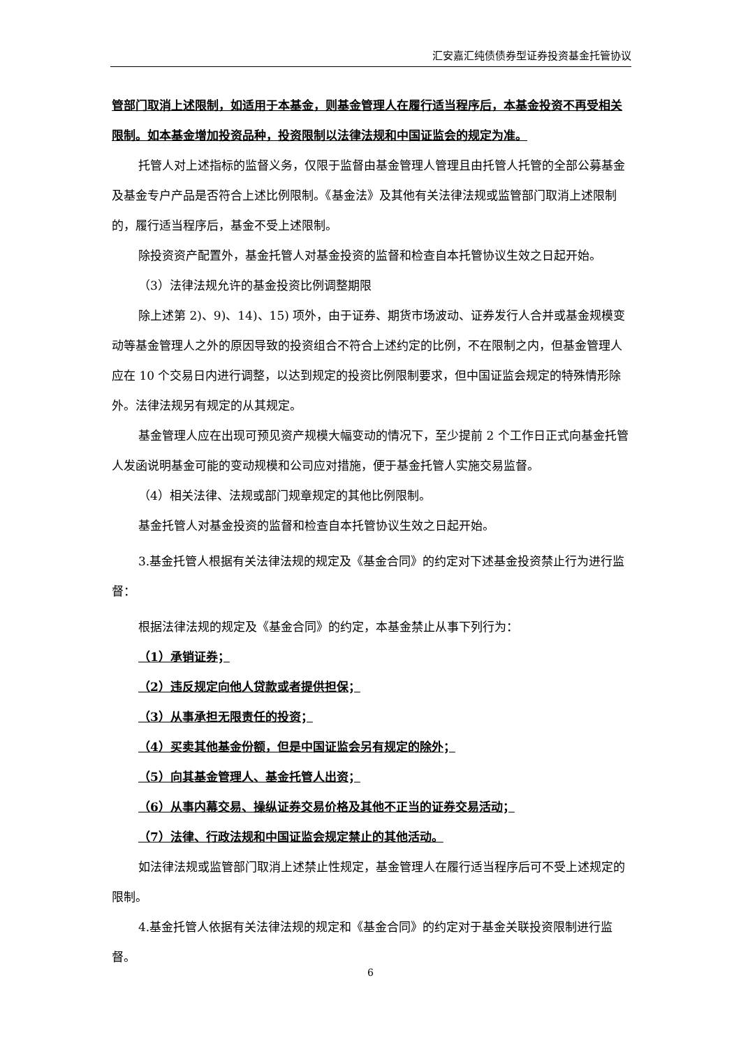汇安嘉汇纯债债券型证券投资基金托管协议
管部门取消上述限制，如适用于本基金，则基金管理人在履行适当程序后，本基金投资不再受相关限制。如本基金增加投资品种，投资限制以法律法规和中国证监会的规定为准。
托管人对上述指标的监督义务，仅限于监督由基金管理人管理且由托管人托管的全部公募基金及基金专户产品是否符合上述比例限制。《基金法》及其他有关法律法规或监管部门取消上述限制的，履行适当程序后，基金不受上述限制。
除投资资产配置外，基金托管人对基金投资的监督和检查自本托管协议生效之日起开始。
（3）法律法规允许的基金投资比例调整期限
除上述第 2)、9)、14)、15) 项外，由于证券、期货市场波动、证券发行人合并或基金规模变动等基金管理人之外的原因导致的投资组合不符合上述约定的比例，不在限制之内，但基金管理人应在 10 个交易日内进行调整，以达到规定的投资比例限制要求，但中国证监会规定的特殊情形除外。法律法规另有规定的从其规定。
基金管理人应在出现可预见资产规模大幅变动的情况下，至少提前 2 个工作日正式向基金托管人发函说明基金可能的变动规模和公司应对措施，便于基金托管人实施交易监督。
（4）相关法律、法规或部门规章规定的其他比例限制。
基金托管人对基金投资的监督和检查自本托管协议生效之日起开始。
3.基金托管人根据有关法律法规的规定及《基金合同》的约定对下述基金投资禁止行为进行监督：
根据法律法规的规定及《基金合同》的约定，本基金禁止从事下列行为：
（1）承销证券；
（2）违反规定向他人贷款或者提供担保；
（3）从事承担无限责任的投资；
（4）买卖其他基金份额，但是中国证监会另有规定的除外；
（5）向其基金管理人、基金托管人出资；
（6）从事内幕交易、操纵证券交易价格及其他不正当的证券交易活动；
（7）法律、行政法规和中国证监会规定禁止的其他活动。
如法律法规或监管部门取消上述禁止性规定，基金管理人在履行适当程序后可不受上述规定的限制。
4.基金托管人依据有关法律法规的规定和《基金合同》的约定对于基金关联投资限制进行监督。
6